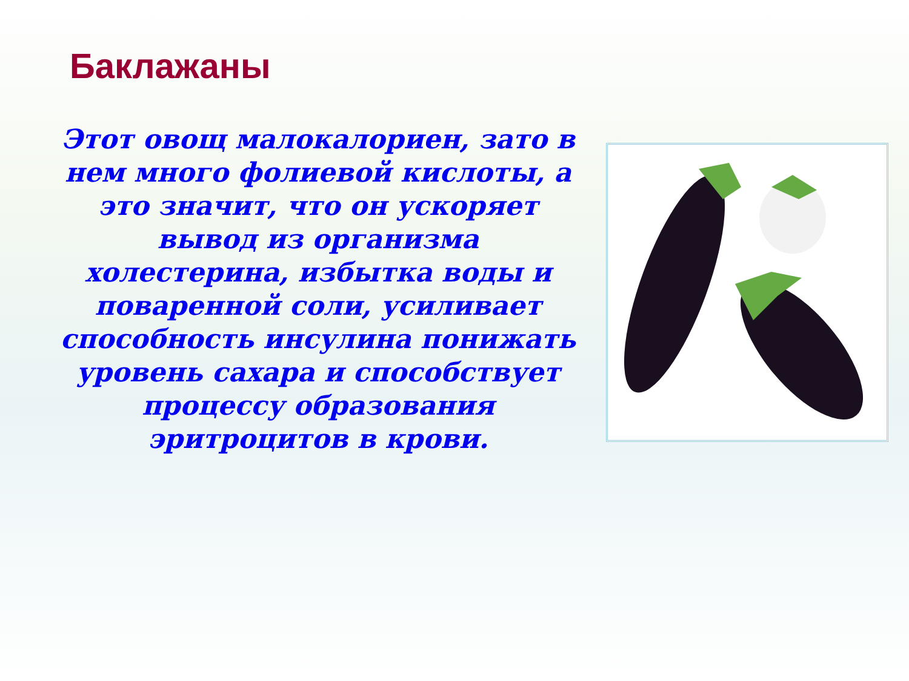Баклажаны
Этот овощ малокалориен, зато в нем много фолиевой кислоты, а это значит, что он ускоряет вывод из организма холестерина, избытка воды и поваренной соли, усиливает способность инсулина понижать уровень сахара и способствует процессу образования эритроцитов в крови.